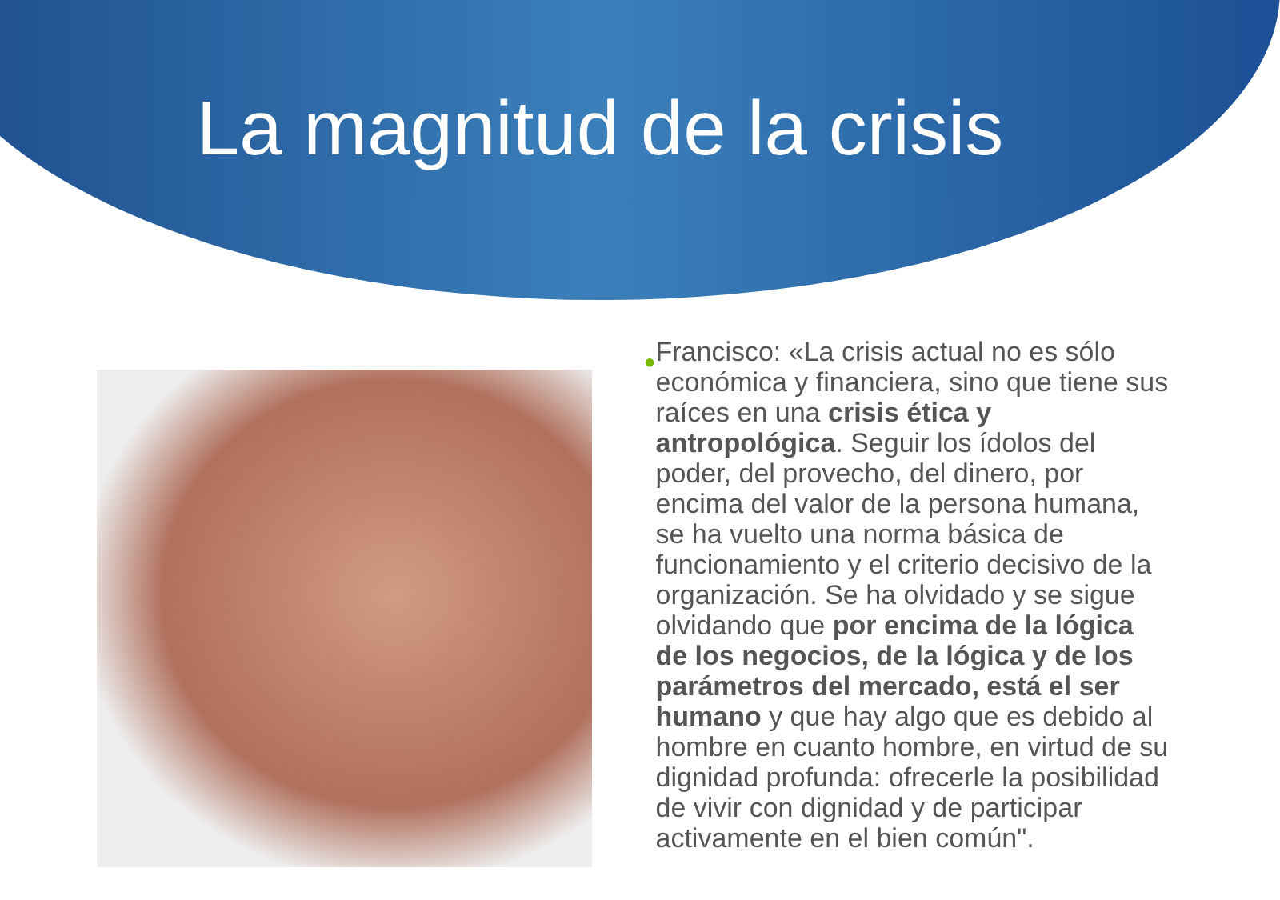La magnitud de la crisis
●
Francisco: «La crisis actual no es sólo económica y financiera, sino que tiene sus raíces en una crisis ética y antropológica. Seguir los ídolos del poder, del provecho, del dinero, por encima del valor de la persona humana, se ha vuelto una norma básica de funcionamiento y el criterio decisivo de la organización. Se ha olvidado y se sigue olvidando que por encima de la lógica de los negocios, de la lógica y de los parámetros del mercado, está el ser humano y que hay algo que es debido al hombre en cuanto hombre, en virtud de su dignidad profunda: ofrecerle la posibilidad de vivir con dignidad y de participar activamente en el bien común".